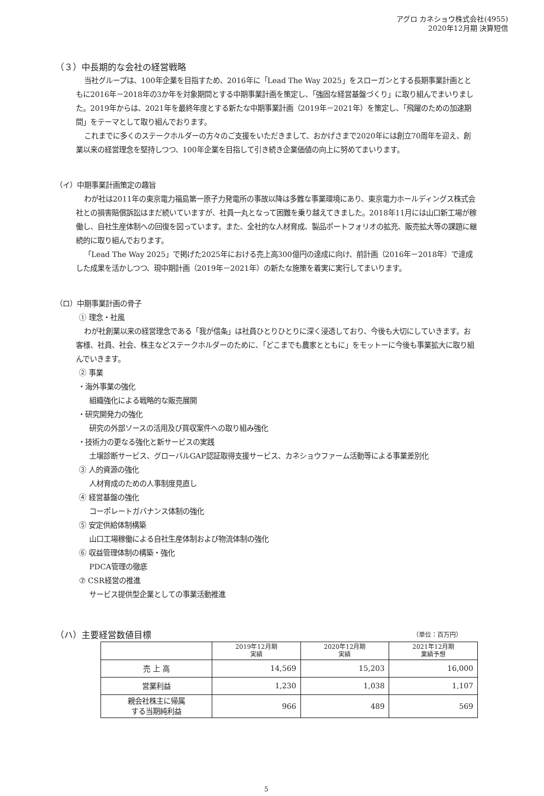アグロ カネショウ株式会社(4955)
2020年12月期 決算短信
（３）中長期的な会社の経営戦略
当社グループは、100年企業を目指すため、2016年に「Lead The Way 2025」をスローガンとする長期事業計画とともに2016年－2018年の3か年を対象期間とする中期事業計画を策定し、「強固な経営基盤づくり」に取り組んでまいりました。2019年からは、2021年を最終年度とする新たな中期事業計画（2019年－2021年）を策定し、「飛躍のための加速期間」をテーマとして取り組んでおります。
これまでに多くのステークホルダーの方々のご支援をいただきまして、おかげさまで2020年には創立70周年を迎え、創業以来の経営理念を堅持しつつ、100年企業を目指して引き続き企業価値の向上に努めてまいります。
（イ）中期事業計画策定の趣旨
わが社は2011年の東京電力福島第一原子力発電所の事故以降は多難な事業環境にあり、東京電力ホールディングス株式会社との損害賠償訴訟はまだ続いていますが、社員一丸となって困難を乗り越えてきました。2018年11月には山口新工場が稼働し、自社生産体制への回復を図っています。また、全社的な人材育成、製品ポートフォリオの拡充、販売拡大等の課題に継続的に取り組んでおります。
「Lead The Way 2025」で掲げた2025年における売上高300億円の達成に向け、前計画（2016年－2018年）で達成した成果を活かしつつ、現中期計画（2019年－2021年）の新たな施策を着実に実行してまいります。
（ロ）中期事業計画の骨子
① 理念・社風
わが社創業以来の経営理念である「我が信条」は社員ひとりひとりに深く浸透しており、今後も大切にしていきます。お客様、社員、社会、株主などステークホルダーのために、「どこまでも農家とともに」をモットーに今後も事業拡大に取り組んでいきます。
② 事業
・海外事業の強化
組織強化による戦略的な販売展開
・研究開発力の強化
研究の外部ソースの活用及び買収案件への取り組み強化
・技術力の更なる強化と新サービスの実践
土壌診断サービス、グローバルGAP認証取得支援サービス、カネショウファーム活動等による事業差別化
③ 人的資源の強化
人材育成のための人事制度見直し
④ 経営基盤の強化
コーポレートガバナンス体制の強化
⑤ 安定供給体制構築
山口工場稼働による自社生産体制および物流体制の強化
⑥ 収益管理体制の構築・強化
PDCA管理の徹底
⑦ CSR経営の推進
サービス提供型企業としての事業活動推進
（ハ）主要経営数値目標 （単位：百万円）
| | 2019年12月期 実績 | 2020年12月期 実績 | 2021年12月期 業績予想 |
| --- | --- | --- | --- |
| 売 上 高 | 14,569 | 15,203 | 16,000 |
| 営業利益 | 1,230 | 1,038 | 1,107 |
| 親会社株主に帰属 する当期純利益 | 966 | 489 | 569 |
5